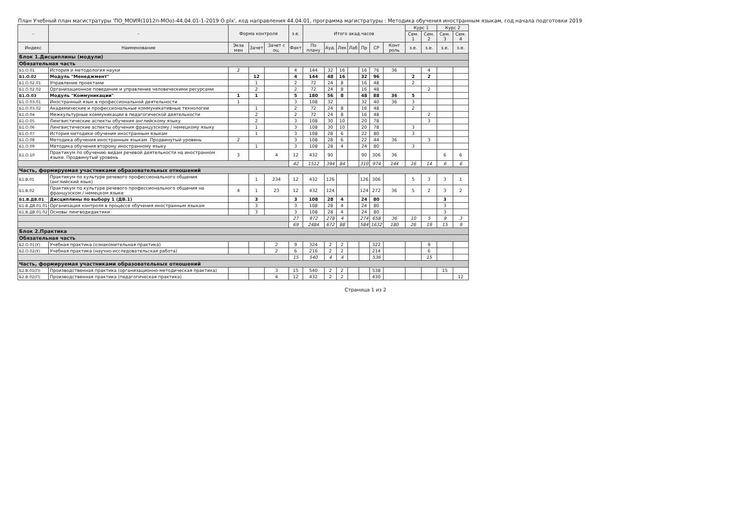План Учебный план магистратуры 'ПО_МОИЯ(1012п-МОо)-44.04.01-1-2019 О.plx', код направления 44.04.01, программа магистратуры : Методика обучения иностранным языкам, год начала подготовки 2019
| - | - | Форма контроля | | | з.е. | Итого акад.часов | | | | | | | Курс 1 | | Курс 2 | |
| --- | --- | --- | --- | --- | --- | --- | --- | --- | --- | --- | --- | --- | --- | --- | --- | --- |
| | | | | | | | | | | | | | Сем. 1 | Сем. 2 | Сем. 3 | Сем. 4 |
| Индекс | Наименование | Экза мен | Зачет | Зачет с оц. | Факт | По плану | Ауд. | Лек | Лаб | Пр | СР | Конт роль | з.е. | з.е. | з.е. | з.е. |
| Блок 1.Дисциплины (модули) | | | | | | | | | | | | | | | | |
| Обязательная часть | | | | | | | | | | | | | | | | |
| Б1.О.01 | История и методология науки | 2 | | | 4 | 144 | 32 | 16 | | 16 | 76 | 36 | | 4 | | |
| Б1.О.02 | Модуль "Менеджмент" | | 12 | | 4 | 144 | 48 | 16 | | 32 | 96 | | 2 | 2 | | |
| Б1.О.02.01 | Управление проектами | | 1 | | 2 | 72 | 24 | 8 | | 16 | 48 | | 2 | | | |
| Б1.О.02.02 | Организационное поведение и управление человеческими ресурсами | | 2 | | 2 | 72 | 24 | 8 | | 16 | 48 | | | 2 | | |
| Б1.О.03 | Модуль "Коммуникации" | 1 | 1 | | 5 | 180 | 56 | 8 | | 48 | 88 | 36 | 5 | | | |
| Б1.О.03.01 | Иностранный язык в профессиональной деятельности | 1 | | | 3 | 108 | 32 | | | 32 | 40 | 36 | 3 | | | |
| Б1.О.03.02 | Академические и профессиональные коммуникативные технологии | | 1 | | 2 | 72 | 24 | 8 | | 16 | 48 | | 2 | | | |
| Б1.О.04 | Межкультурные коммуникации в педагогической деятельности | | 2 | | 2 | 72 | 24 | 8 | | 16 | 48 | | | 2 | | |
| Б1.О.05 | Лингвистические аспекты обучения английскому языку | | 2 | | 3 | 108 | 30 | 10 | | 20 | 78 | | | 3 | | |
| Б1.О.06 | Лингвистические аспекты обучения французскому / немецкому языку | | 1 | | 3 | 108 | 30 | 10 | | 20 | 78 | | 3 | | | |
| Б1.О.07 | История методики обучения иностранным языкам | | 1 | | 3 | 108 | 28 | 6 | | 22 | 80 | | 3 | | | |
| Б1.О.08 | Методика обучения иностранным языкам. Продвинутый уровень | 2 | | | 3 | 108 | 28 | 6 | | 22 | 44 | 36 | | 3 | | |
| Б1.О.09 | Методика обучения второму иностранному языку | | 1 | | 3 | 108 | 28 | 4 | | 24 | 80 | | 3 | | | |
| Б1.О.10 | Практикум по обучению видам речевой деятельности на иностранном языке. Продвинутый уровень | 3 | | 4 | 12 | 432 | 90 | | | 90 | 306 | 36 | | | 6 | 6 |
| | | | | | 42 | 1512 | 394 | 84 | | 310 | 974 | 144 | 16 | 14 | 6 | 6 |
| Часть, формируемая участниками образовательных отношений | | | | | | | | | | | | | | | | |
| Б1.В.01 | Практикум по культуре речевого профессионального общения (английский язык) | | 1 | 234 | 12 | 432 | 126 | | | 126 | 306 | | 5 | 3 | 3 | 1 |
| Б1.В.02 | Практикум по культуре речевого профессионального общения на французском / немецком языке | 4 | 1 | 23 | 12 | 432 | 124 | | | 124 | 272 | 36 | 5 | 2 | 3 | 2 |
| Б1.В.ДВ.01 | Дисциплины по выбору 1 (ДВ.1) | | 3 | | 3 | 108 | 28 | 4 | | 24 | 80 | | | | 3 | |
| Б1.В.ДВ.01.01 | Организация контроля в процессе обучения иностранным языкам | | 3 | | 3 | 108 | 28 | 4 | | 24 | 80 | | | | 3 | |
| Б1.В.ДВ.01.02 | Основы лингводидактики | | 3 | | 3 | 108 | 28 | 4 | | 24 | 80 | | | | 3 | |
| | | | | | 27 | 972 | 278 | 4 | | 274 | 658 | 36 | 10 | 5 | 9 | 3 |
| | | | | | 69 | 2484 | 672 | 88 | | 584 | 1632 | 180 | 26 | 19 | 15 | 9 |
| Блок 2.Практика | | | | | | | | | | | | | | | | |
| Обязательная часть | | | | | | | | | | | | | | | | |
| Б2.О.01(У) | Учебная практика (ознакомительная практика) | | | 2 | 9 | 324 | 2 | 2 | | | 322 | | | 9 | | |
| Б2.О.02(У) | Учебная практика (научно-исследовательская работа) | | | 2 | 6 | 216 | 2 | 2 | | | 214 | | | 6 | | |
| | | | | | 15 | 540 | 4 | 4 | | | 536 | | | 15 | | |
| Часть, формируемая участниками образовательных отношений | | | | | | | | | | | | | | | | |
| Б2.В.01(П) | Производственная практика (организационно-методическая практика) | | | 3 | 15 | 540 | 2 | 2 | | | 538 | | | | 15 | |
| Б2.В.02(П) | Производственная практика (педагогическая практика) | | | 4 | 12 | 432 | 2 | 2 | | | 430 | | | | | 12 |
Страница 1 из 2